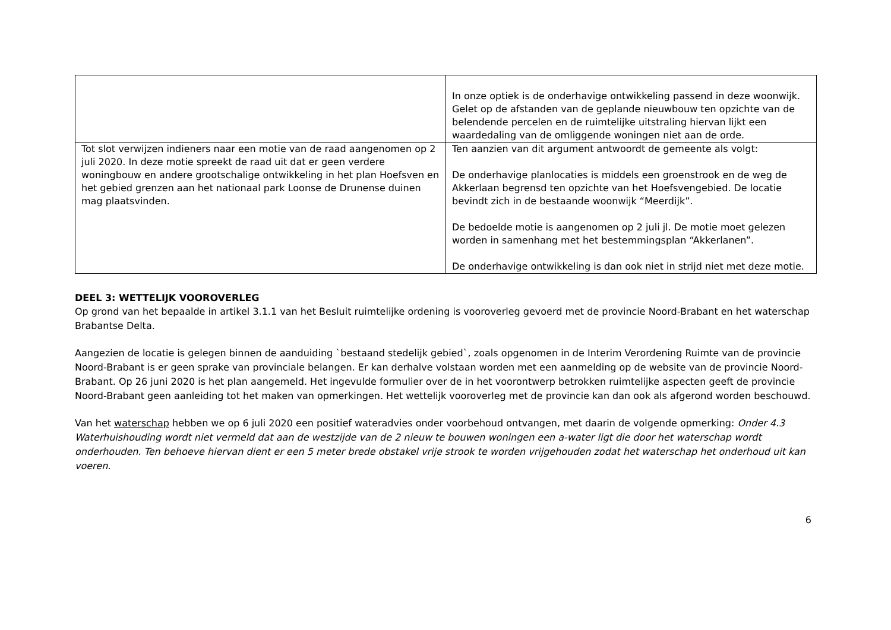| | In onze optiek is de onderhavige ontwikkeling passend in deze woonwijk. Gelet op de afstanden van de geplande nieuwbouw ten opzichte van de belendende percelen en de ruimtelijke uitstraling hiervan lijkt een waardedaling van de omliggende woningen niet aan de orde. |
| Tot slot verwijzen indieners naar een motie van de raad aangenomen op 2 juli 2020. In deze motie spreekt de raad uit dat er geen verdere woningbouw en andere grootschalige ontwikkeling in het plan Hoefsven en het gebied grenzen aan het nationaal park Loonse de Drunense duinen mag plaatsvinden. | Ten aanzien van dit argument antwoordt de gemeente als volgt: De onderhavige planlocaties is middels een groenstrook en de weg de Akkerlaan begrensd ten opzichte van het Hoefsvengebied. De locatie bevindt zich in de bestaande woonwijk “Meerdijk”. De bedoelde motie is aangenomen op 2 juli jl. De motie moet gelezen worden in samenhang met het bestemmingsplan “Akkerlanen”. De onderhavige ontwikkeling is dan ook niet in strijd niet met deze motie. |
DEEL 3: WETTELIJK VOOROVERLEG
Op grond van het bepaalde in artikel 3.1.1 van het Besluit ruimtelijke ordening is vooroverleg gevoerd met de provincie Noord-Brabant en het waterschap Brabantse Delta.
Aangezien de locatie is gelegen binnen de aanduiding `bestaand stedelijk gebied`, zoals opgenomen in de Interim Verordening Ruimte van de provincie Noord-Brabant is er geen sprake van provinciale belangen. Er kan derhalve volstaan worden met een aanmelding op de website van de provincie Noord-Brabant. Op 26 juni 2020 is het plan aangemeld. Het ingevulde formulier over de in het voorontwerp betrokken ruimtelijke aspecten geeft de provincie Noord-Brabant geen aanleiding tot het maken van opmerkingen. Het wettelijk vooroverleg met de provincie kan dan ook als afgerond worden beschouwd.
Van het waterschap hebben we op 6 juli 2020 een positief wateradvies onder voorbehoud ontvangen, met daarin de volgende opmerking: Onder 4.3 Waterhuishouding wordt niet vermeld dat aan de westzijde van de 2 nieuw te bouwen woningen een a-water ligt die door het waterschap wordt onderhouden. Ten behoeve hiervan dient er een 5 meter brede obstakel vrije strook te worden vrijgehouden zodat het waterschap het onderhoud uit kan voeren.
6